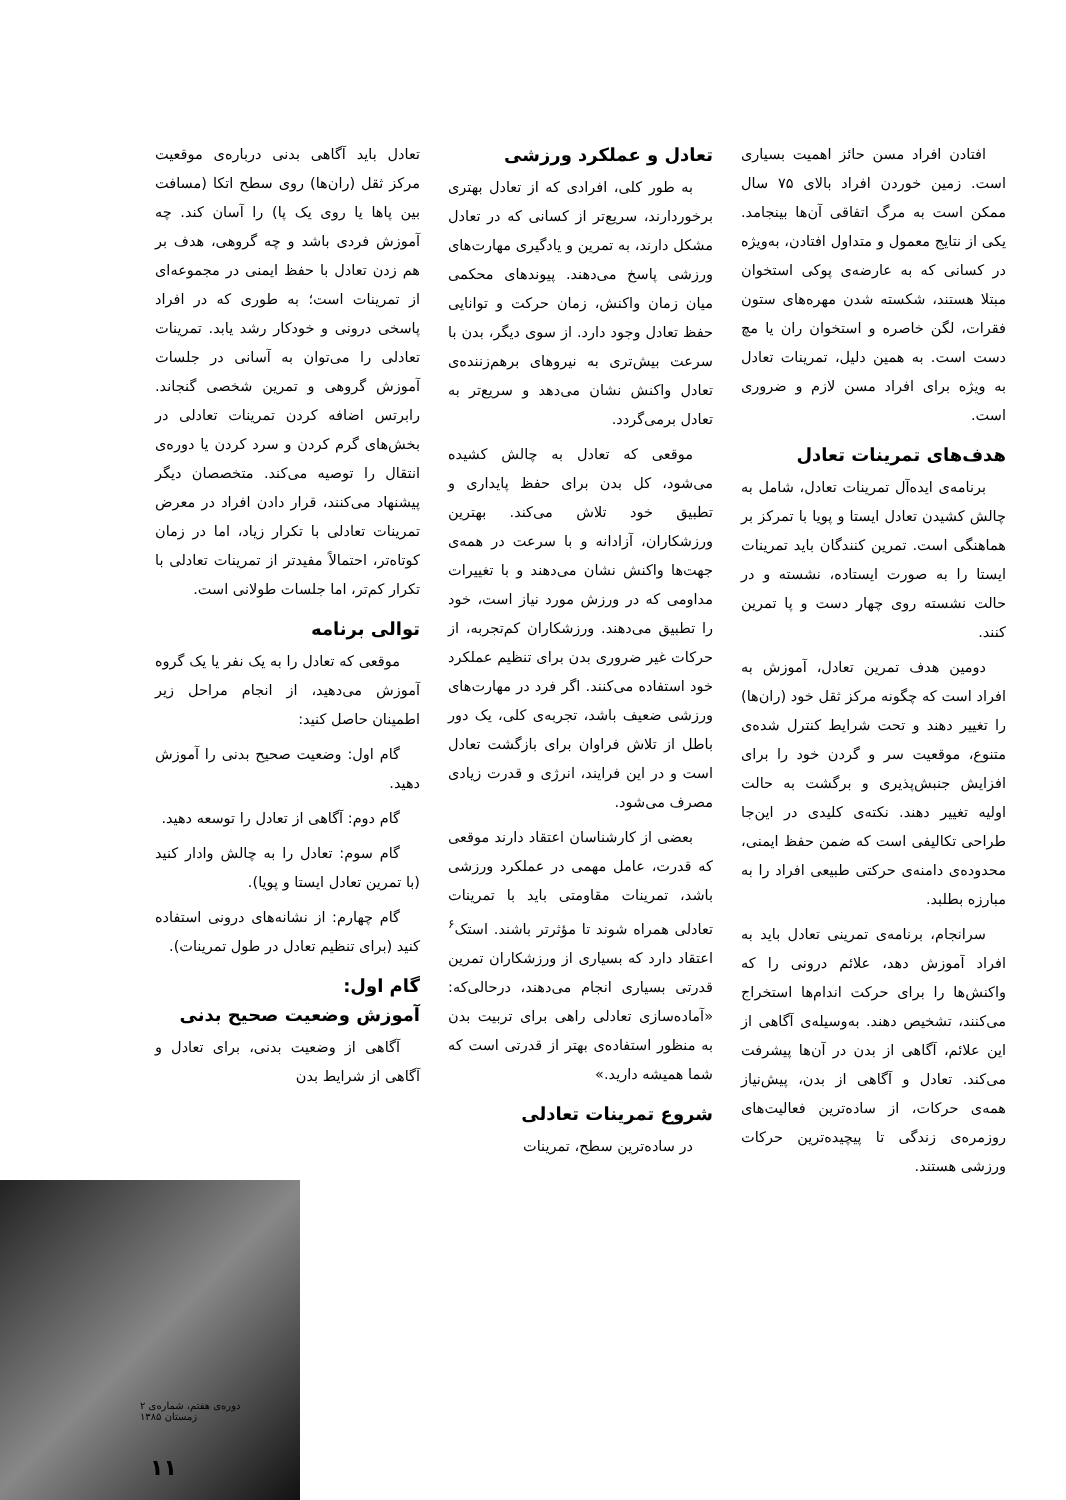افتادن افراد مسن حائز اهمیت بسیاری است. زمین خوردن افراد بالای ۷۵ سال ممکن است به مرگ اتفاقی آن‌ها بینجامد. یکی از نتایج معمول و متداول افتادن، به‌ویژه در کسانی که به عارضه‌ی پوکی استخوان مبتلا هستند، شکسته شدن مهره‌های ستون فقرات، لگن خاصره و استخوان ران یا مچ دست است. به همین دلیل، تمرینات تعادل به ویژه برای افراد مسن لازم و ضروری است.
هدف‌های تمرینات تعادل
برنامه‌ی ایده‌آل تمرینات تعادل، شامل به چالش کشیدن تعادل ایستا و پویا با تمرکز بر هماهنگی است. تمرین کنندگان باید تمرینات ایستا را به صورت ایستاده، نشسته و در حالت نشسته روی چهار دست و پا تمرین کنند.
دومین هدف تمرین تعادل، آموزش به افراد است که چگونه مرکز ثقل خود (ران‌ها) را تغییر دهند و تحت شرایط کنترل شده‌ی متنوع، موقعیت سر و گردن خود را برای افزایش جنبش‌پذیری و برگشت به حالت اولیه تغییر دهند. نکته‌ی کلیدی در این‌جا طراحی تکالیفی است که ضمن حفظ ایمنی، محدوده‌ی دامنه‌ی حرکتی طبیعی افراد را به مبارزه بطلبد.
سرانجام، برنامه‌ی تمرینی تعادل باید به افراد آموزش دهد، علائم درونی را که واکنش‌ها را برای حرکت اندام‌ها استخراج می‌کنند، تشخیص دهند. به‌وسیله‌ی آگاهی از این علائم، آگاهی از بدن در آن‌ها پیشرفت می‌کند. تعادل و آگاهی از بدن، پیش‌نیاز همه‌ی حرکات، از ساده‌ترین فعالیت‌های روزمره‌ی زندگی تا پیچیده‌ترین حرکات ورزشی هستند.
تعادل و عملکرد ورزشی
به طور کلی، افرادی که از تعادل بهتری برخوردارند، سریع‌تر از کسانی که در تعادل مشکل دارند، به تمرین و یادگیری مهارت‌های ورزشی پاسخ می‌دهند. پیوندهای محکمی میان زمان واکنش، زمان حرکت و توانایی حفظ تعادل وجود دارد. از سوی دیگر، بدن با سرعت بیش‌تری به نیروهای برهم‌زننده‌ی تعادل واکنش نشان می‌دهد و سریع‌تر به تعادل برمی‌گردد.
موقعی که تعادل به چالش کشیده می‌شود، کل بدن برای حفظ پایداری و تطبیق خود تلاش می‌کند. بهترین ورزشکاران، آزادانه و با سرعت در همه‌ی جهت‌ها واکنش نشان می‌دهند و با تغییرات مداومی که در ورزش مورد نیاز است، خود را تطبیق می‌دهند. ورزشکاران کم‌تجربه، از حرکات غیر ضروری بدن برای تنظیم عملکرد خود استفاده می‌کنند. اگر فرد در مهارت‌های ورزشی ضعیف باشد، تجربه‌ی کلی، یک دور باطل از تلاش فراوان برای بازگشت تعادل است و در این فرایند، انرژی و قدرت زیادی مصرف می‌شود.
بعضی از کارشناسان اعتقاد دارند موقعی که قدرت، عامل مهمی در عملکرد ورزشی باشد، تمرینات مقاومتی باید با تمرینات تعادلی همراه شوند تا مؤثرتر باشند. استک<sup>۶</sup> اعتقاد دارد که بسیاری از ورزشکاران تمرین قدرتی بسیاری انجام می‌دهند، درحالی‌که: «آماده‌سازی تعادلی راهی برای تربیت بدن به منظور استفاده‌ی بهتر از قدرتی است که شما همیشه دارید.»
شروع تمرینات تعادلی
در ساده‌ترین سطح، تمرینات
تعادل باید آگاهی بدنی درباره‌ی موقعیت مرکز ثقل (ران‌ها) روی سطح اتکا (مسافت بین پاها یا روی یک پا) را آسان کند. چه آموزش فردی باشد و چه گروهی، هدف بر هم زدن تعادل با حفظ ایمنی در مجموعه‌ای از تمرینات است؛ به طوری که در افراد پاسخی درونی و خودکار رشد یابد. تمرینات تعادلی را می‌توان به آسانی در جلسات آموزش گروهی و تمرین شخصی گنجاند. رابرتس اضافه کردن تمرینات تعادلی در بخش‌های گرم کردن و سرد کردن یا دوره‌ی انتقال را توصیه می‌کند. متخصصان دیگر پیشنهاد می‌کنند، قرار دادن افراد در معرض تمرینات تعادلی با تکرار زیاد، اما در زمان کوتاه‌تر، احتمالاً مفیدتر از تمرینات تعادلی با تکرار کم‌تر، اما جلسات طولانی است.
توالی برنامه
موقعی که تعادل را به یک نفر یا یک گروه آموزش می‌دهید، از انجام مراحل زیر اطمینان حاصل کنید:
گام اول: وضعیت صحیح بدنی را آموزش دهید.
گام دوم: آگاهی از تعادل را توسعه دهید.
گام سوم: تعادل را به چالش وادار کنید (با تمرین تعادل ایستا و پویا).
گام چهارم: از نشانه‌های درونی استفاده کنید (برای تنظیم تعادل در طول تمرینات).
گام اول:
آموزش وضعیت صحیح بدنی
آگاهی از وضعیت بدنی، برای تعادل و آگاهی از شرایط بدن
دوره‌ی هفتم، شماره‌ی ۲
زمستان ۱۳۸۵
۱۱